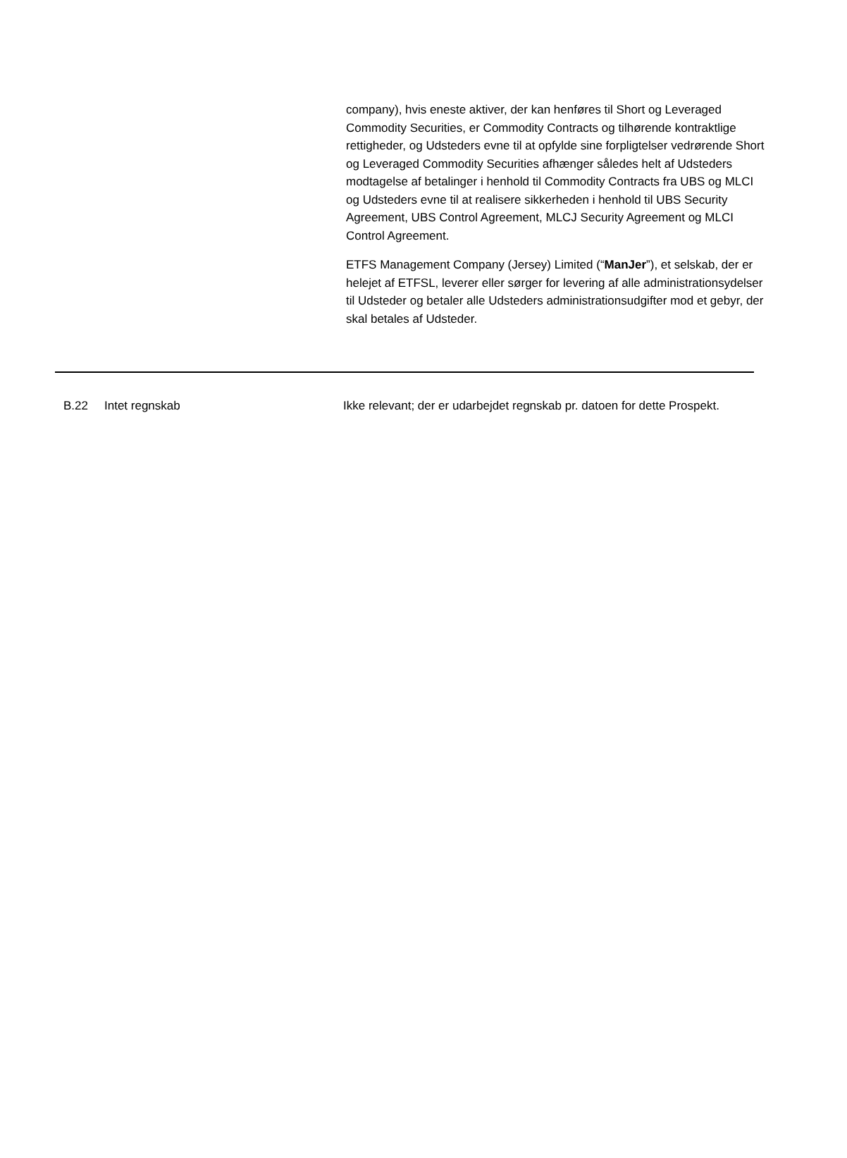company), hvis eneste aktiver, der kan henføres til Short og Leveraged Commodity Securities, er Commodity Contracts og tilhørende kontraktlige rettigheder, og Udsteders evne til at opfylde sine forpligtelser vedrørende Short og Leveraged Commodity Securities afhænger således helt af Udsteders modtagelse af betalinger i henhold til Commodity Contracts fra UBS og MLCI og Udsteders evne til at realisere sikkerheden i henhold til UBS Security Agreement, UBS Control Agreement, MLCJ Security Agreement og MLCI Control Agreement.
ETFS Management Company (Jersey) Limited (“ManJer”), et selskab, der er helejet af ETFSL, leverer eller sørger for levering af alle administrationsydelser til Udsteder og betaler alle Udsteders administrationsudgifter mod et gebyr, der skal betales af Udsteder.
| B.22 | Intet regnskab | Ikke relevant; der er udarbejdet regnskab pr. datoen for dette Prospekt. |